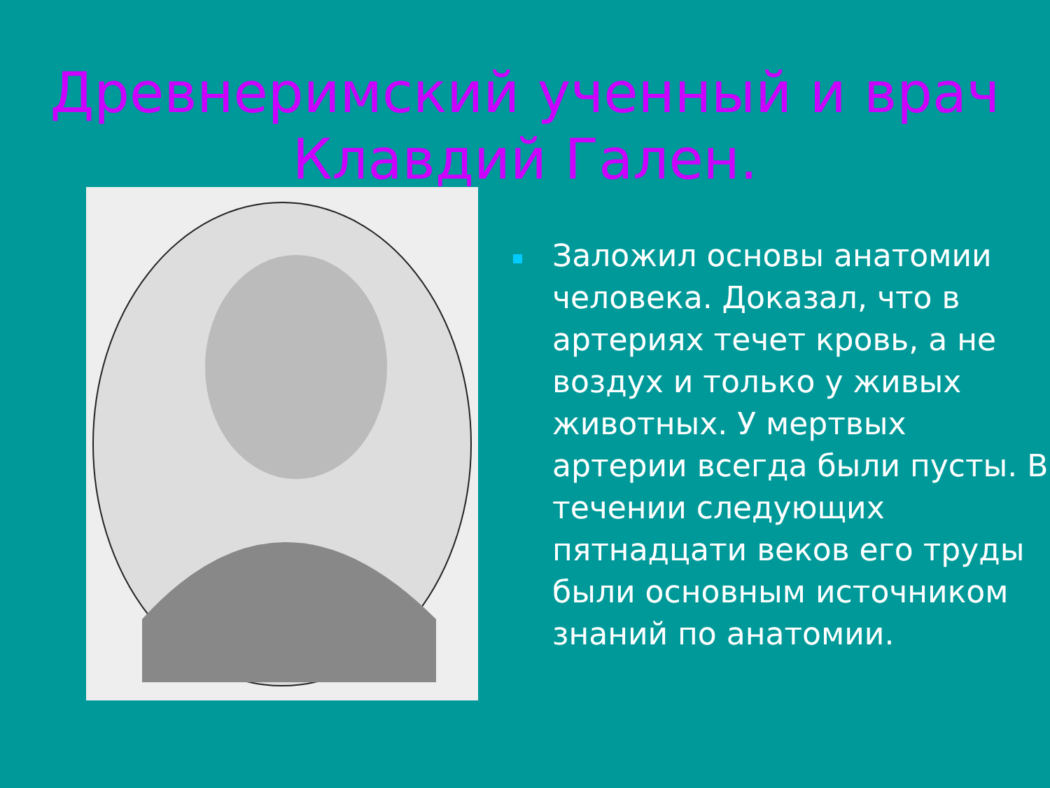Древнеримский ученный и врач Клавдий Гален.
Заложил основы анатомии человека. Доказал, что в артериях течет кровь, а не воздух и только у живых животных. У мертвых артерии всегда были пусты. В течении следующих пятнадцати веков его труды были основным источником знаний по анатомии.